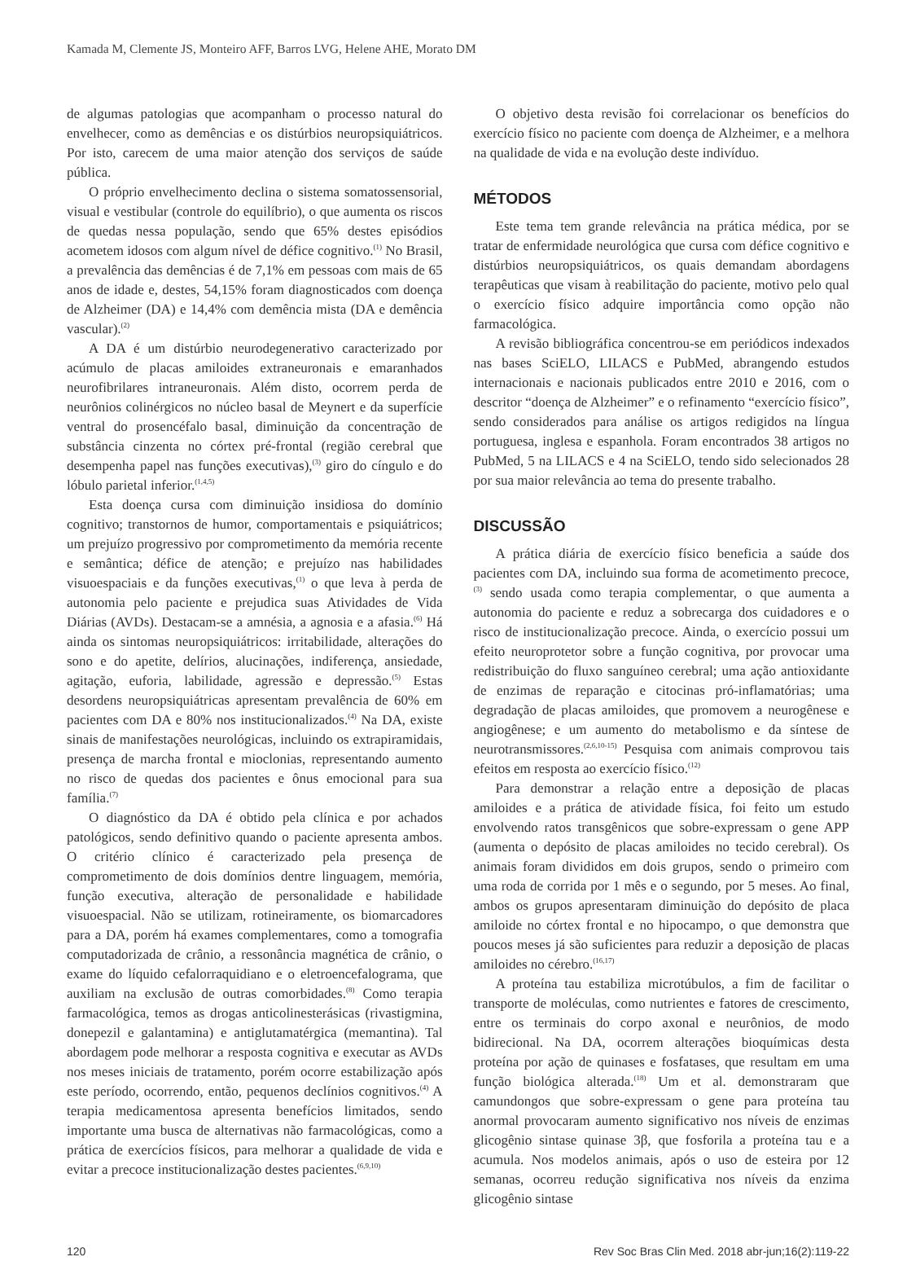Kamada M, Clemente JS, Monteiro AFF, Barros LVG, Helene AHE, Morato DM
de algumas patologias que acompanham o processo natural do envelhecer, como as demências e os distúrbios neuropsiquiátricos. Por isto, carecem de uma maior atenção dos serviços de saúde pública.
O próprio envelhecimento declina o sistema somatossensorial, visual e vestibular (controle do equilíbrio), o que aumenta os riscos de quedas nessa população, sendo que 65% destes episódios acometem idosos com algum nível de défice cognitivo.<sup>(1)</sup> No Brasil, a prevalência das demências é de 7,1% em pessoas com mais de 65 anos de idade e, destes, 54,15% foram diagnosticados com doença de Alzheimer (DA) e 14,4% com demência mista (DA e demência vascular).<sup>(2)</sup>
A DA é um distúrbio neurodegenerativo caracterizado por acúmulo de placas amiloides extraneuronais e emaranhados neurofibrilares intraneuronais. Além disto, ocorrem perda de neurônios colinérgicos no núcleo basal de Meynert e da superfície ventral do prosencéfalo basal, diminuição da concentração de substância cinzenta no córtex pré-frontal (região cerebral que desempenha papel nas funções executivas),<sup>(3)</sup> giro do cíngulo e do lóbulo parietal inferior.<sup>(1,4,5)</sup>
Esta doença cursa com diminuição insidiosa do domínio cognitivo; transtornos de humor, comportamentais e psiquiátricos; um prejuízo progressivo por comprometimento da memória recente e semântica; défice de atenção; e prejuízo nas habilidades visuoespaciais e da funções executivas,<sup>(1)</sup> o que leva à perda de autonomia pelo paciente e prejudica suas Atividades de Vida Diárias (AVDs). Destacam-se a amnésia, a agnosia e a afasia.<sup>(6)</sup> Há ainda os sintomas neuropsiquiátricos: irritabilidade, alterações do sono e do apetite, delírios, alucinações, indiferença, ansiedade, agitação, euforia, labilidade, agressão e depressão.<sup>(5)</sup> Estas desordens neuropsiquiátricas apresentam prevalência de 60% em pacientes com DA e 80% nos institucionalizados.<sup>(4)</sup> Na DA, existe sinais de manifestações neurológicas, incluindo os extrapiramidais, presença de marcha frontal e mioclonias, representando aumento no risco de quedas dos pacientes e ônus emocional para sua família.<sup>(7)</sup>
O diagnóstico da DA é obtido pela clínica e por achados patológicos, sendo definitivo quando o paciente apresenta ambos. O critério clínico é caracterizado pela presença de comprometimento de dois domínios dentre linguagem, memória, função executiva, alteração de personalidade e habilidade visuoespacial. Não se utilizam, rotineiramente, os biomarcadores para a DA, porém há exames complementares, como a tomografia computadorizada de crânio, a ressonância magnética de crânio, o exame do líquido cefalorraquidiano e o eletroencefalograma, que auxiliam na exclusão de outras comorbidades.<sup>(8)</sup> Como terapia farmacológica, temos as drogas anticolinesterásicas (rivastigmina, donepezil e galantamina) e antiglutamatérgica (memantina). Tal abordagem pode melhorar a resposta cognitiva e executar as AVDs nos meses iniciais de tratamento, porém ocorre estabilização após este período, ocorrendo, então, pequenos declínios cognitivos.<sup>(4)</sup> A terapia medicamentosa apresenta benefícios limitados, sendo importante uma busca de alternativas não farmacológicas, como a prática de exercícios físicos, para melhorar a qualidade de vida e evitar a precoce institucionalização destes pacientes.<sup>(6,9,10)</sup>
O objetivo desta revisão foi correlacionar os benefícios do exercício físico no paciente com doença de Alzheimer, e a melhora na qualidade de vida e na evolução deste indivíduo.
MÉTODOS
Este tema tem grande relevância na prática médica, por se tratar de enfermidade neurológica que cursa com défice cognitivo e distúrbios neuropsiquiátricos, os quais demandam abordagens terapêuticas que visam à reabilitação do paciente, motivo pelo qual o exercício físico adquire importância como opção não farmacológica.
A revisão bibliográfica concentrou-se em periódicos indexados nas bases SciELO, LILACS e PubMed, abrangendo estudos internacionais e nacionais publicados entre 2010 e 2016, com o descritor “doença de Alzheimer” e o refinamento “exercício físico”, sendo considerados para análise os artigos redigidos na língua portuguesa, inglesa e espanhola. Foram encontrados 38 artigos no PubMed, 5 na LILACS e 4 na SciELO, tendo sido selecionados 28 por sua maior relevância ao tema do presente trabalho.
DISCUSSÃO
A prática diária de exercício físico beneficia a saúde dos pacientes com DA, incluindo sua forma de acometimento precoce,<sup>(3)</sup> sendo usada como terapia complementar, o que aumenta a autonomia do paciente e reduz a sobrecarga dos cuidadores e o risco de institucionalização precoce. Ainda, o exercício possui um efeito neuroprotetor sobre a função cognitiva, por provocar uma redistribuição do fluxo sanguíneo cerebral; uma ação antioxidante de enzimas de reparação e citocinas pró-inflamatórias; uma degradação de placas amiloides, que promovem a neurogênese e angiogênese; e um aumento do metabolismo e da síntese de neurotransmissores.<sup>(2,6,10-15)</sup> Pesquisa com animais comprovou tais efeitos em resposta ao exercício físico.<sup>(12)</sup>
Para demonstrar a relação entre a deposição de placas amiloides e a prática de atividade física, foi feito um estudo envolvendo ratos transgênicos que sobre-expressam o gene APP (aumenta o depósito de placas amiloides no tecido cerebral). Os animais foram divididos em dois grupos, sendo o primeiro com uma roda de corrida por 1 mês e o segundo, por 5 meses. Ao final, ambos os grupos apresentaram diminuição do depósito de placa amiloide no córtex frontal e no hipocampo, o que demonstra que poucos meses já são suficientes para reduzir a deposição de placas amiloides no cérebro.<sup>(16,17)</sup>
A proteína tau estabiliza microtúbulos, a fim de facilitar o transporte de moléculas, como nutrientes e fatores de crescimento, entre os terminais do corpo axonal e neurônios, de modo bidirecional. Na DA, ocorrem alterações bioquímicas desta proteína por ação de quinases e fosfatases, que resultam em uma função biológica alterada.<sup>(18)</sup> Um et al. demonstraram que camundongos que sobre-expressam o gene para proteína tau anormal provocaram aumento significativo nos níveis de enzimas glicogênio sintase quinase 3β, que fosforila a proteína tau e a acumula. Nos modelos animais, após o uso de esteira por 12 semanas, ocorreu redução significativa nos níveis da enzima glicogênio sintase
120 Rev Soc Bras Clin Med. 2018 abr-jun;16(2):119-22